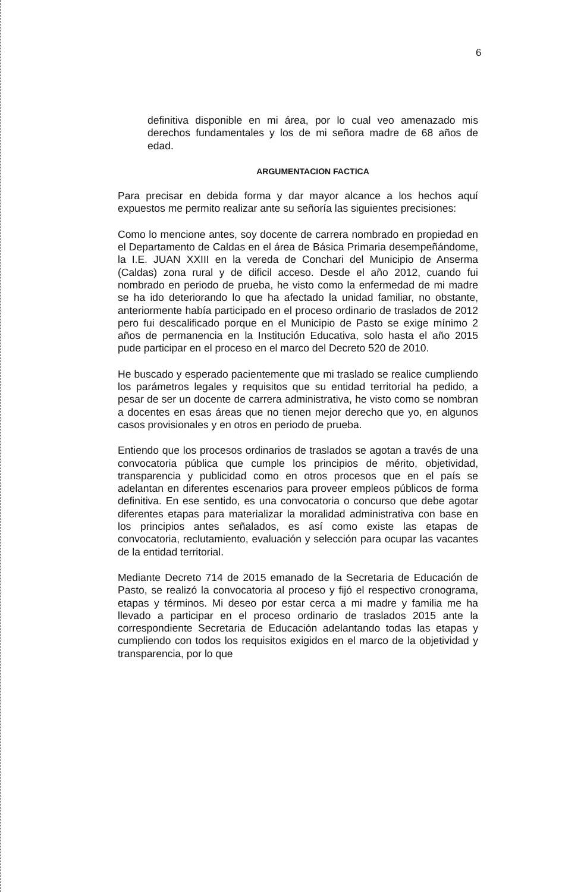6
definitiva disponible en mi área, por lo cual veo amenazado mis derechos fundamentales y los de mi señora madre de 68 años de edad.
ARGUMENTACION FACTICA
Para precisar en debida forma y dar mayor alcance a los hechos aquí expuestos me permito realizar ante su señoría las siguientes precisiones:
Como lo mencione antes, soy docente de carrera nombrado en propiedad en el Departamento de Caldas en el área de Básica Primaria desempeñándome, la I.E. JUAN XXIII en la vereda de Conchari del Municipio de Anserma (Caldas) zona rural y de dificil acceso. Desde el año 2012, cuando fui nombrado en periodo de prueba, he visto como la enfermedad de mi madre se ha ido deteriorando lo que ha afectado la unidad familiar, no obstante, anteriormente había participado en el proceso ordinario de traslados de 2012 pero fui descalificado porque en el Municipio de Pasto se exige mínimo 2 años de permanencia en la Institución Educativa, solo hasta el año 2015 pude participar en el proceso en el marco del Decreto 520 de 2010.
He buscado y esperado pacientemente que mi traslado se realice cumpliendo los parámetros legales y requisitos que su entidad territorial ha pedido, a pesar de ser un docente de carrera administrativa, he visto como se nombran a docentes en esas áreas que no tienen mejor derecho que yo, en algunos casos provisionales y en otros en periodo de prueba.
Entiendo que los procesos ordinarios de traslados se agotan a través de una convocatoria pública que cumple los principios de mérito, objetividad, transparencia y publicidad como en otros procesos que en el país se adelantan en diferentes escenarios para proveer empleos públicos de forma definitiva. En ese sentido, es una convocatoria o concurso que debe agotar diferentes etapas para materializar la moralidad administrativa con base en los principios antes señalados, es así como existe las etapas de convocatoria, reclutamiento, evaluación y selección para ocupar las vacantes de la entidad territorial.
Mediante Decreto 714 de 2015 emanado de la Secretaria de Educación de Pasto, se realizó la convocatoria al proceso y fijó el respectivo cronograma, etapas y términos. Mi deseo por estar cerca a mi madre y familia me ha llevado a participar en el proceso ordinario de traslados 2015 ante la correspondiente Secretaria de Educación adelantando todas las etapas y cumpliendo con todos los requisitos exigidos en el marco de la objetividad y transparencia, por lo que